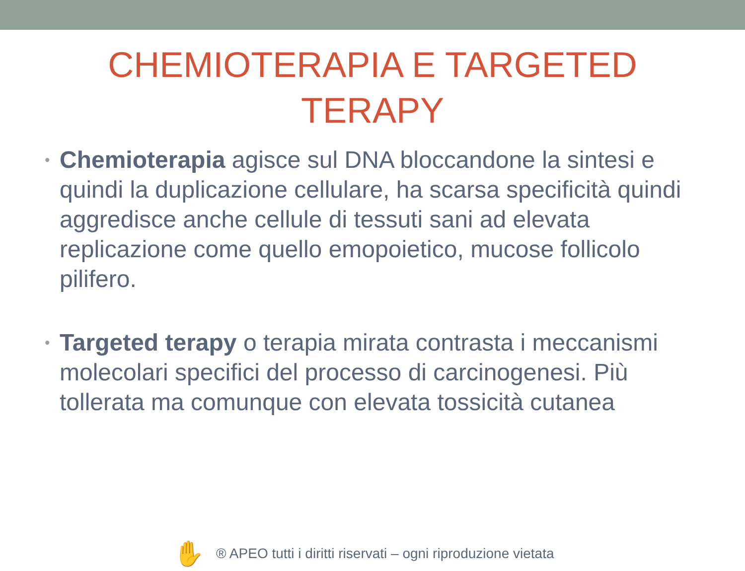CHEMIOTERAPIA E TARGETED
TERAPY
• Chemioterapia agisce sul DNA bloccandone la sintesi e quindi la duplicazione cellulare, ha scarsa specificità quindi aggredisce anche cellule di tessuti sani ad elevata replicazione come quello emopoietico, mucose follicolo pilifero.
• Targeted terapy o terapia mirata contrasta i meccanismi molecolari specifici del processo di carcinogenesi. Più tollerata ma comunque con elevata tossicità cutanea
✋
® APEO tutti i diritti riservati – ogni riproduzione vietata